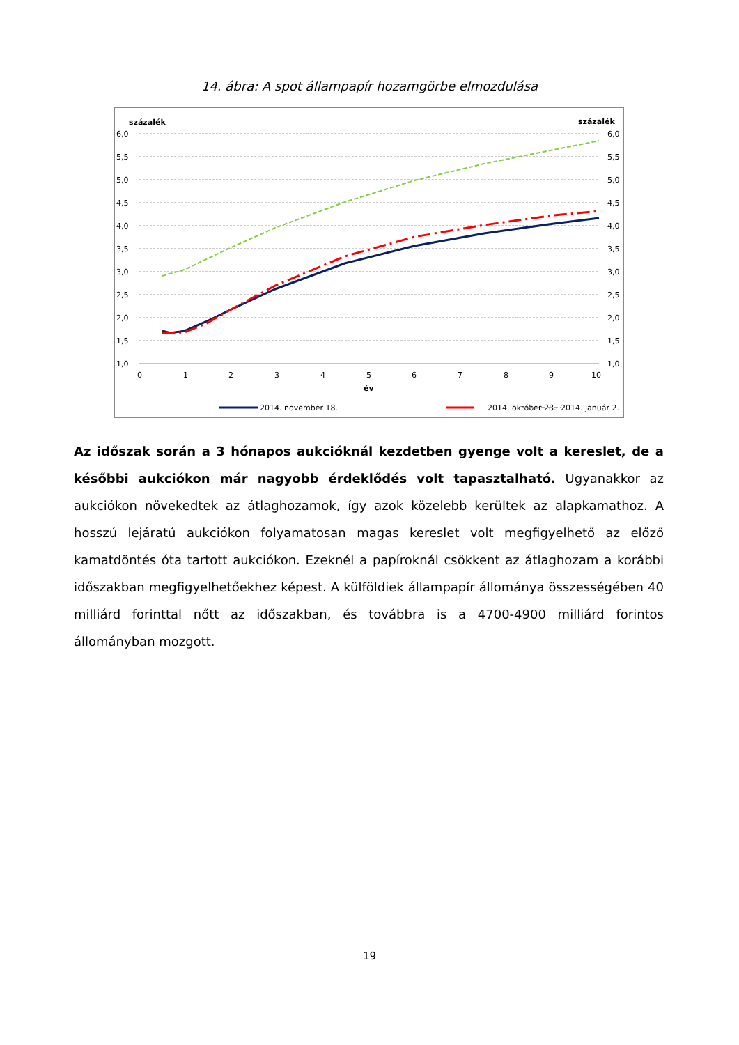14. ábra: A spot állampapír hozamgörbe elmozdulása
százalék
százalék
6,0
5,5
5,0
4,5
4,0
3,5
3,0
2,5
2,0
1,5
1,0
6,0
5,5
5,0
4,5
4,0
3,5
3,0
2,5
2,0
1,5
1,0
0
1
2
3
4
5
6
7
8
9
10
év
2014. november 18.
2014. október 28.
2014. január 2.
Az időszak során a 3 hónapos aukcióknál kezdetben gyenge volt a kereslet, de a későbbi aukciókon már nagyobb érdeklődés volt tapasztalható. Ugyanakkor az aukciókon növekedtek az átlaghozamok, így azok közelebb kerültek az alapkamathoz. A hosszú lejáratú aukciókon folyamatosan magas kereslet volt megfigyelhető az előző kamatdöntés óta tartott aukciókon. Ezeknél a papíroknál csökkent az átlaghozam a korábbi időszakban megfigyelhetőekhez képest. A külföldiek állampapír állománya összességében 40 milliárd forinttal nőtt az időszakban, és továbbra is a 4700-4900 milliárd forintos állományban mozgott.
19